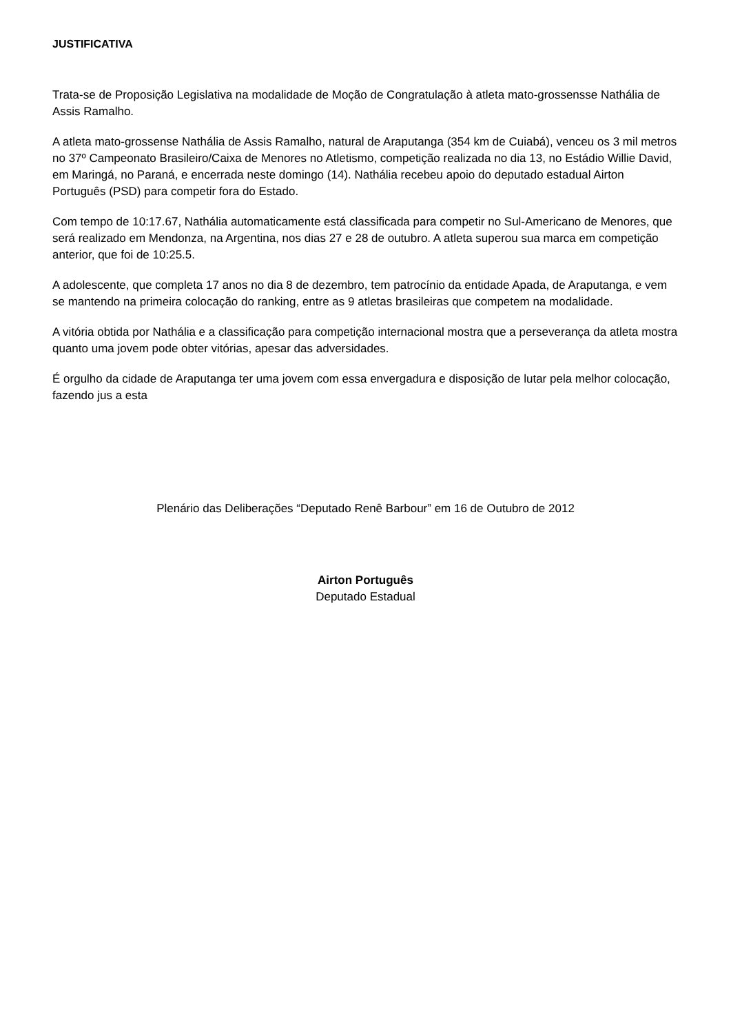JUSTIFICATIVA
Trata-se de Proposição Legislativa na modalidade de Moção de Congratulação à atleta mato-grossensse Nathália de Assis Ramalho.
A atleta mato-grossense Nathália de Assis Ramalho, natural de Araputanga (354 km de Cuiabá), venceu os 3 mil metros no 37º Campeonato Brasileiro/Caixa de Menores no Atletismo, competição realizada no dia 13, no Estádio Willie David, em Maringá, no Paraná, e encerrada neste domingo (14). Nathália recebeu apoio do deputado estadual Airton Português (PSD) para competir fora do Estado.
Com tempo de 10:17.67, Nathália automaticamente está classificada para competir no Sul-Americano de Menores, que será realizado em Mendonza, na Argentina, nos dias 27 e 28 de outubro. A atleta superou sua marca em competição anterior, que foi de 10:25.5.
A adolescente, que completa 17 anos no dia 8 de dezembro, tem patrocínio da entidade Apada, de Araputanga, e vem se mantendo na primeira colocação do ranking, entre as 9 atletas brasileiras que competem na modalidade.
A vitória obtida por Nathália e a classificação para competição internacional mostra que a perseverança da atleta mostra quanto uma jovem pode obter vitórias, apesar das adversidades.
É orgulho da cidade de Araputanga ter uma jovem com essa envergadura e disposição de lutar pela melhor colocação, fazendo jus a esta
Plenário das Deliberações “Deputado Renê Barbour” em 16 de Outubro de 2012
Airton Português
Deputado Estadual